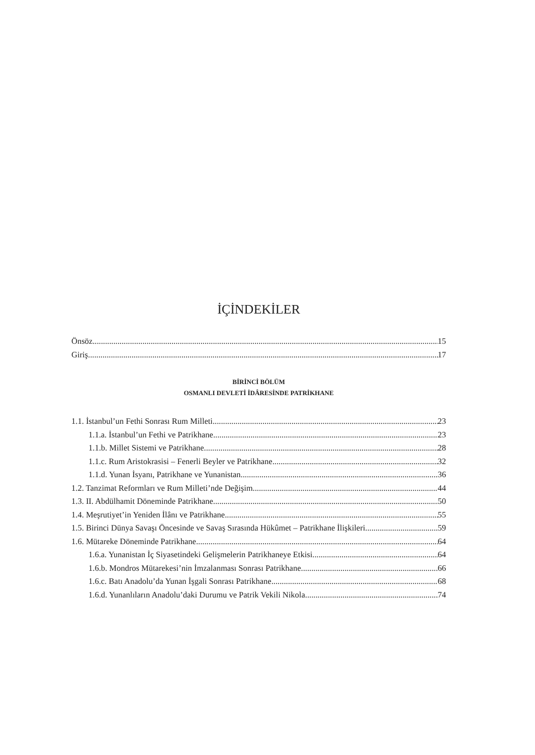İÇİNDEKİLER
Önsöz 15
Giriş 17
BİRİNCİ BÖLÜM
OSMANLI DEVLETİ İDÂRESİNDE PATRİKHANE
1.1. İstanbul’un Fethi Sonrası Rum Milleti 23
1.1.a. İstanbul’un Fethi ve Patrikhane 23
1.1.b. Millet Sistemi ve Patrikhane 28
1.1.c. Rum Aristokrasisi – Fenerli Beyler ve Patrikhane 32
1.1.d. Yunan İsyanı, Patrikhane ve Yunanistan 36
1.2. Tanzimat Reformları ve Rum Milleti’nde Değişim 44
1.3. II. Abdülhamit Döneminde Patrikhane 50
1.4. Meşrutiyet’in Yeniden İlânı ve Patrikhane 55
1.5. Birinci Dünya Savaşı Öncesinde ve Savaş Sırasında Hükûmet – Patrikhane İlişkileri 59
1.6. Mütareke Döneminde Patrikhane 64
1.6.a. Yunanistan İç Siyasetindeki Gelişmelerin Patrikhaneye Etkisi 64
1.6.b. Mondros Mütarekesi’nin İmzalanması Sonrası Patrikhane 66
1.6.c. Batı Anadolu’da Yunan İşgali Sonrası Patrikhane 68
1.6.d. Yunanlıların Anadolu’daki Durumu ve Patrik Vekili Nikola 74